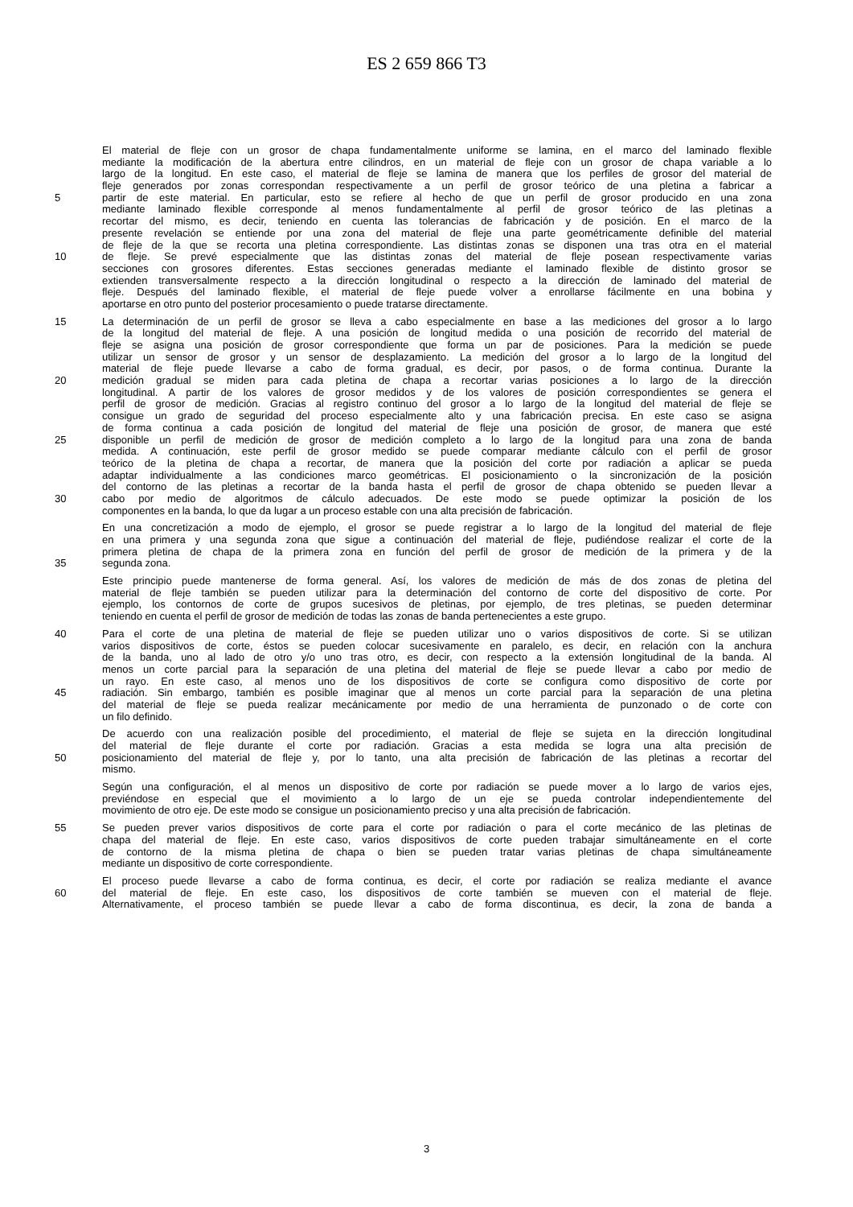ES 2 659 866 T3
El material de fleje con un grosor de chapa fundamentalmente uniforme se lamina, en el marco del laminado flexible
mediante la modificación de la abertura entre cilindros, en un material de fleje con un grosor de chapa variable a lo
largo de la longitud. En este caso, el material de fleje se lamina de manera que los perfiles de grosor del material de
fleje generados por zonas correspondan respectivamente a un perfil de grosor teórico de una pletina a fabricar a
5 partir de este material. En particular, esto se refiere al hecho de que un perfil de grosor producido en una zona
mediante laminado flexible corresponde al menos fundamentalmente al perfil de grosor teórico de las pletinas a
recortar del mismo, es decir, teniendo en cuenta las tolerancias de fabricación y de posición. En el marco de la
presente revelación se entiende por una zona del material de fleje una parte geométricamente definible del material
de fleje de la que se recorta una pletina correspondiente. Las distintas zonas se disponen una tras otra en el material
10 de fleje. Se prevé especialmente que las distintas zonas del material de fleje posean respectivamente varias
secciones con grosores diferentes. Estas secciones generadas mediante el laminado flexible de distinto grosor se
extienden transversalmente respecto a la dirección longitudinal o respecto a la dirección de laminado del material de
fleje. Después del laminado flexible, el material de fleje puede volver a enrollarse fácilmente en una bobina y
aportarse en otro punto del posterior procesamiento o puede tratarse directamente.
15 La determinación de un perfil de grosor se lleva a cabo especialmente en base a las mediciones del grosor a lo largo
de la longitud del material de fleje. A una posición de longitud medida o una posición de recorrido del material de
fleje se asigna una posición de grosor correspondiente que forma un par de posiciones. Para la medición se puede
utilizar un sensor de grosor y un sensor de desplazamiento. La medición del grosor a lo largo de la longitud del
material de fleje puede llevarse a cabo de forma gradual, es decir, por pasos, o de forma continua. Durante la
20 medición gradual se miden para cada pletina de chapa a recortar varias posiciones a lo largo de la dirección
longitudinal. A partir de los valores de grosor medidos y de los valores de posición correspondientes se genera el
perfil de grosor de medición. Gracias al registro continuo del grosor a lo largo de la longitud del material de fleje se
consigue un grado de seguridad del proceso especialmente alto y una fabricación precisa. En este caso se asigna
de forma continua a cada posición de longitud del material de fleje una posición de grosor, de manera que esté
25 disponible un perfil de medición de grosor de medición completo a lo largo de la longitud para una zona de banda
medida. A continuación, este perfil de grosor medido se puede comparar mediante cálculo con el perfil de grosor
teórico de la pletina de chapa a recortar, de manera que la posición del corte por radiación a aplicar se pueda
adaptar individualmente a las condiciones marco geométricas. El posicionamiento o la sincronización de la posición
del contorno de las pletinas a recortar de la banda hasta el perfil de grosor de chapa obtenido se pueden llevar a
30 cabo por medio de algoritmos de cálculo adecuados. De este modo se puede optimizar la posición de los
componentes en la banda, lo que da lugar a un proceso estable con una alta precisión de fabricación.
En una concretización a modo de ejemplo, el grosor se puede registrar a lo largo de la longitud del material de fleje
en una primera y una segunda zona que sigue a continuación del material de fleje, pudiéndose realizar el corte de la
primera pletina de chapa de la primera zona en función del perfil de grosor de medición de la primera y de la
35 segunda zona.
Este principio puede mantenerse de forma general. Así, los valores de medición de más de dos zonas de pletina del
material de fleje también se pueden utilizar para la determinación del contorno de corte del dispositivo de corte. Por
ejemplo, los contornos de corte de grupos sucesivos de pletinas, por ejemplo, de tres pletinas, se pueden determinar
teniendo en cuenta el perfil de grosor de medición de todas las zonas de banda pertenecientes a este grupo.
40 Para el corte de una pletina de material de fleje se pueden utilizar uno o varios dispositivos de corte. Si se utilizan
varios dispositivos de corte, éstos se pueden colocar sucesivamente en paralelo, es decir, en relación con la anchura
de la banda, uno al lado de otro y/o uno tras otro, es decir, con respecto a la extensión longitudinal de la banda. Al
menos un corte parcial para la separación de una pletina del material de fleje se puede llevar a cabo por medio de
un rayo. En este caso, al menos uno de los dispositivos de corte se configura como dispositivo de corte por
45 radiación. Sin embargo, también es posible imaginar que al menos un corte parcial para la separación de una pletina
del material de fleje se pueda realizar mecánicamente por medio de una herramienta de punzonado o de corte con
un filo definido.
De acuerdo con una realización posible del procedimiento, el material de fleje se sujeta en la dirección longitudinal
del material de fleje durante el corte por radiación. Gracias a esta medida se logra una alta precisión de
50 posicionamiento del material de fleje y, por lo tanto, una alta precisión de fabricación de las pletinas a recortar del
mismo.
Según una configuración, el al menos un dispositivo de corte por radiación se puede mover a lo largo de varios ejes,
previéndose en especial que el movimiento a lo largo de un eje se pueda controlar independientemente del
movimiento de otro eje. De este modo se consigue un posicionamiento preciso y una alta precisión de fabricación.
55 Se pueden prever varios dispositivos de corte para el corte por radiación o para el corte mecánico de las pletinas de
chapa del material de fleje. En este caso, varios dispositivos de corte pueden trabajar simultáneamente en el corte
de contorno de la misma pletina de chapa o bien se pueden tratar varias pletinas de chapa simultáneamente
mediante un dispositivo de corte correspondiente.
El proceso puede llevarse a cabo de forma continua, es decir, el corte por radiación se realiza mediante el avance
60 del material de fleje. En este caso, los dispositivos de corte también se mueven con el material de fleje.
Alternativamente, el proceso también se puede llevar a cabo de forma discontinua, es decir, la zona de banda a
3